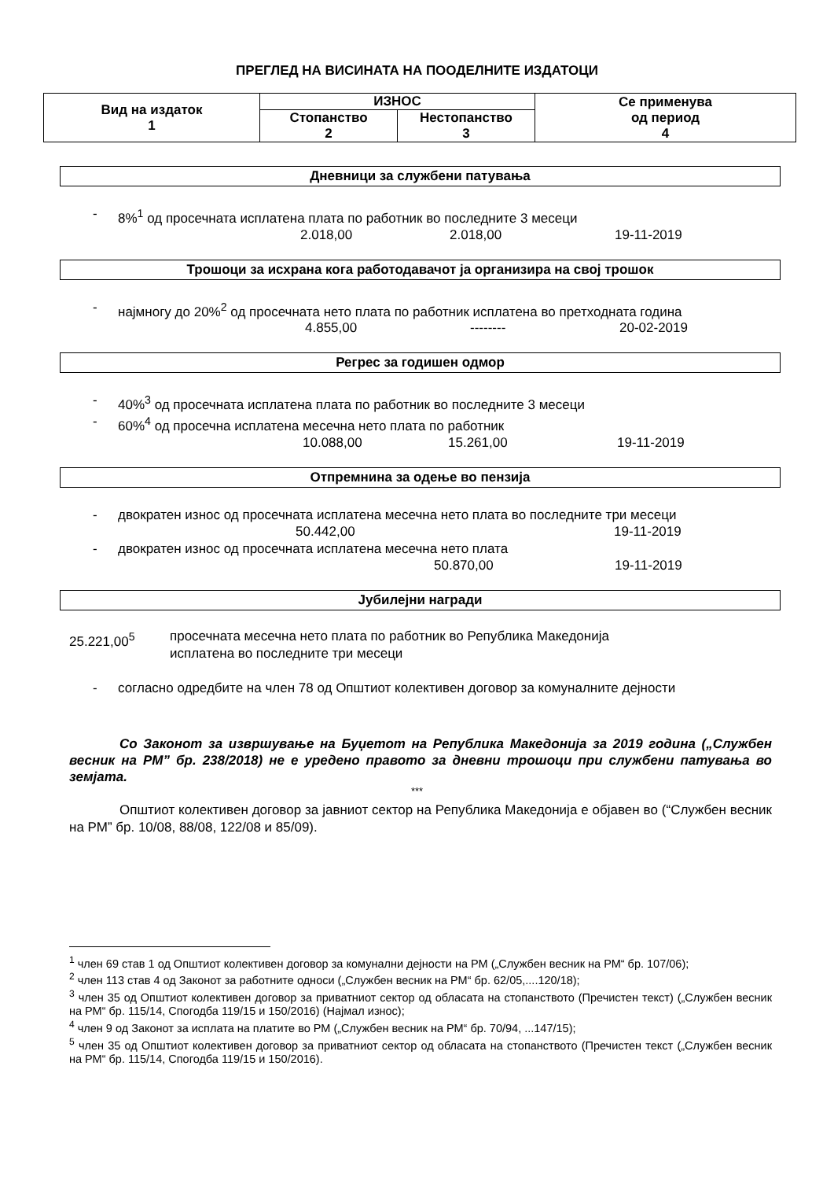ПРЕГЛЕД НА ВИСИНАТА НА ПООДЕЛНИТЕ ИЗДАТОЦИ
| Вид на издаток 1 | ИЗНОС | | Се применува од период 4 |
| --- | --- | --- | --- |
| | Стопанство 2 | Нестопанство 3 | |
Дневници за службени патувања
- 8%<sup>1</sup> од просечната исплатена плата по работник во последните 3 месеци
2.018,00 2.018,00 19-11-2019
Трошоци за исхрана кога работодавачот ја организира на свој трошок
- најмногу до 20%<sup>2</sup> од просечната нето плата по работник исплатена во претходната година
4.855,00 -------- 20-02-2019
Регрес за годишен одмор
- 40%<sup>3</sup> од просечната исплатена плата по работник во последните 3 месеци
- 60%<sup>4</sup> од просечна исплатена месечна нето плата по работник
10.088,00 15.261,00 19-11-2019
Отпремнина за одење во пензија
- двократен износ од просечната исплатена месечна нето плата во последните три месеци
50.442,00 19-11-2019
- двократен износ од просечната исплатена месечна нето плата
50.870,00 19-11-2019
Јубилејни награди
25.221,00<sup>5</sup> просечната месечна нето плата по работник во Република Македонија
исплатена во последните три месеци
- согласно одредбите на член 78 од Општиот колективен договор за комуналните дејности
Со Законот за извршување на Буџетот на Република Македонија за 2019 година („Службен весник на РМ” бр. 238/2018) не е уредено правото за дневни трошоци при службени патувања во земјата.
***
Општиот колективен договор за јавниот сектор на Република Македонија е објавен во (“Службен весник на РМ” бр. 10/08, 88/08, 122/08 и 85/09).
<sup>1</sup> член 69 став 1 од Општиот колективен договор за комунални дејности на РМ („Службен весник на РМ“ бр. 107/06);
<sup>2</sup> член 113 став 4 од Законот за работните односи („Службен весник на РМ“ бр. 62/05,....120/18);
<sup>3</sup> член 35 од Општиот колективен договор за приватниот сектор од обласата на стопанството (Пречистен текст) („Службен весник на РМ“ бр. 115/14, Спогодба 119/15 и 150/2016) (Најмал износ);
<sup>4</sup> член 9 од Законот за исплата на платите во РМ („Службен весник на РМ“ бр. 70/94, ...147/15);
<sup>5</sup> член 35 од Општиот колективен договор за приватниот сектор од обласата на стопанството (Пречистен текст („Службен весник на РМ“ бр. 115/14, Спогодба 119/15 и 150/2016).